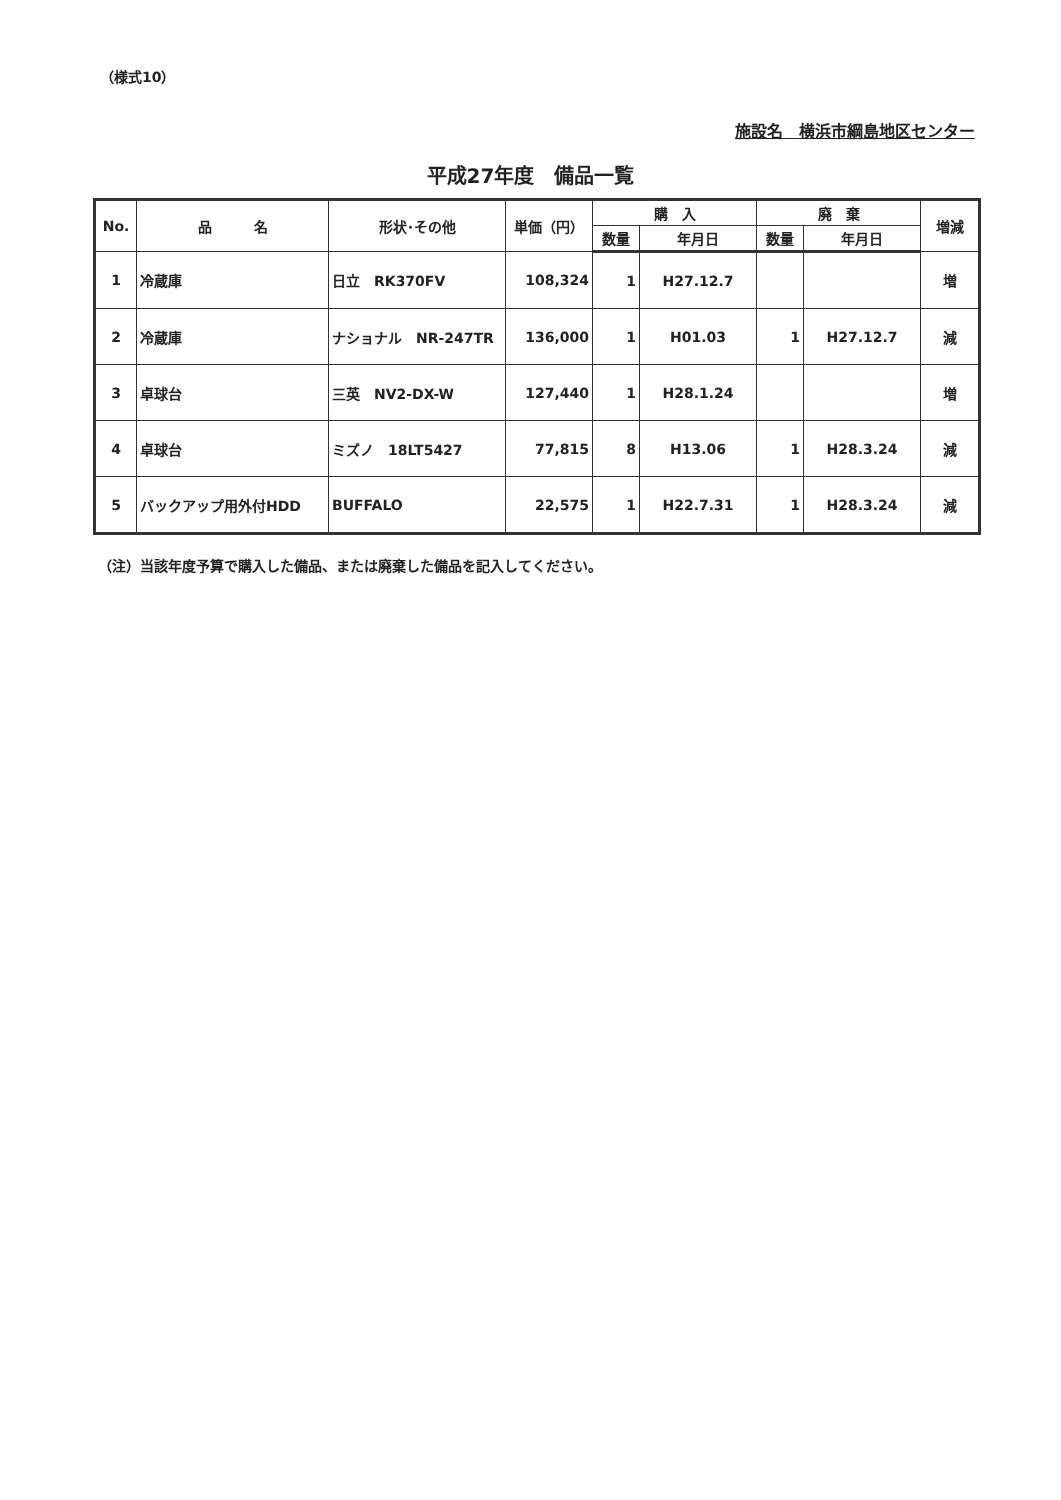（様式10）
施設名　横浜市綱島地区センター
平成27年度　備品一覧
| No. | 品 名 | 形状･その他 | 単価（円） | 購 入 | | 廃 棄 | | 増減 |
| --- | --- | --- | --- | --- | --- | --- | --- | --- |
| | | | | 数量 | 年月日 | 数量 | 年月日 | |
| 1 | 冷蔵庫 | 日立 RK370FV | 108,324 | 1 | H27.12.7 | | | 増 |
| 2 | 冷蔵庫 | ナショナル NR-247TR | 136,000 | 1 | H01.03 | 1 | H27.12.7 | 減 |
| 3 | 卓球台 | 三英 NV2-DX-W | 127,440 | 1 | H28.1.24 | | | 増 |
| 4 | 卓球台 | ミズノ 18LT5427 | 77,815 | 8 | H13.06 | 1 | H28.3.24 | 減 |
| 5 | バックアップ用外付HDD | BUFFALO | 22,575 | 1 | H22.7.31 | 1 | H28.3.24 | 減 |
（注）当該年度予算で購入した備品、または廃棄した備品を記入してください。